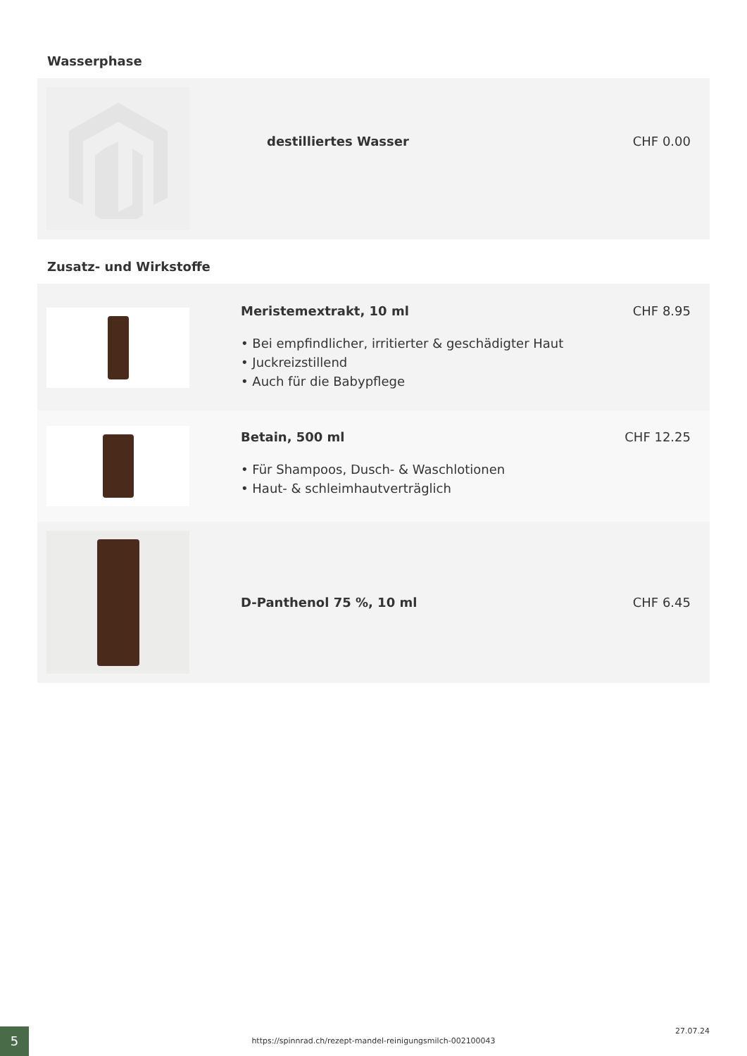Wasserphase
destilliertes Wasser CHF 0.00
Zusatz- und Wirkstoffe
Meristemextrakt, 10 ml
• Bei empfindlicher, irritierter & geschädigter Haut
• Juckreizstillend
• Auch für die Babypflege
CHF 8.95
Betain, 500 ml
• Für Shampoos, Dusch- & Waschlotionen
• Haut- & schleimhautverträglich
CHF 12.25
D-Panthenol 75 %, 10 ml CHF 6.45
5 https://spinnrad.ch/rezept-mandel-reinigungsmilch-002100043
27.07.24